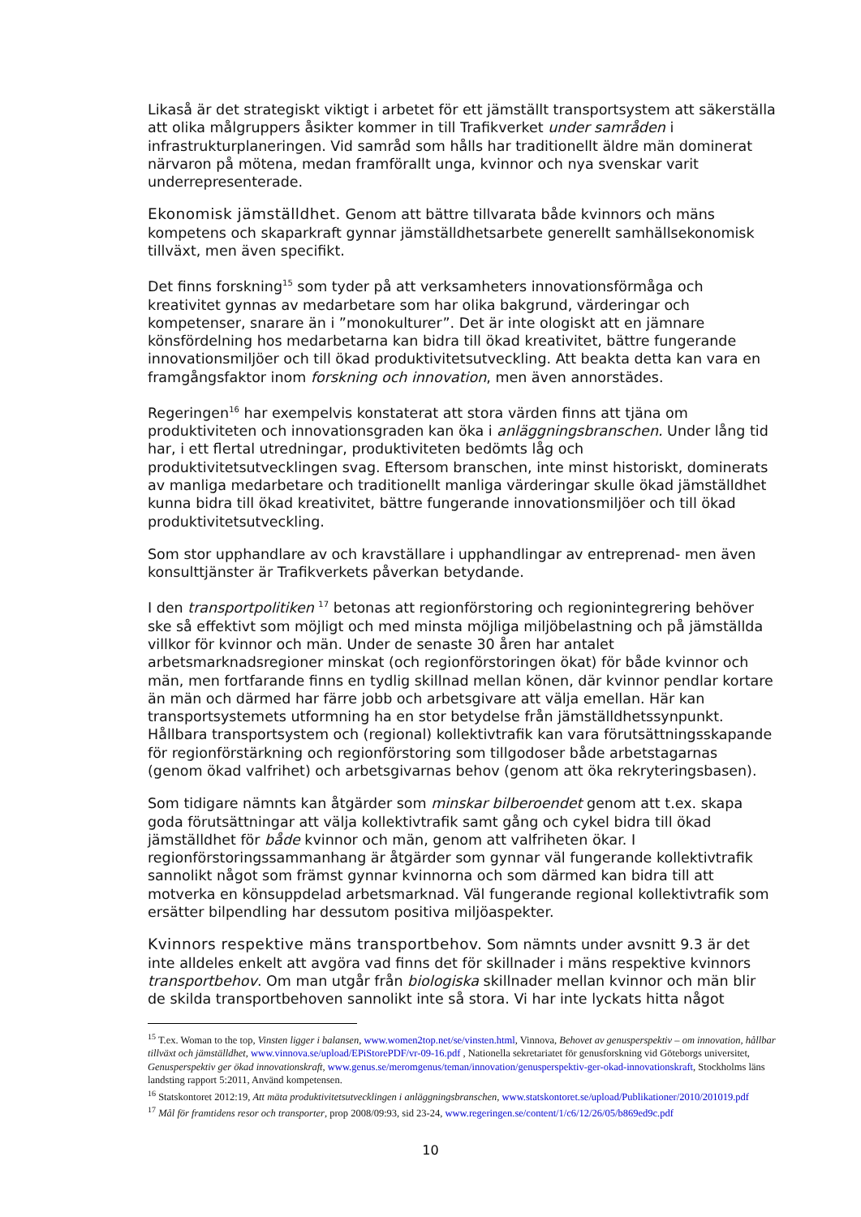Likaså är det strategiskt viktigt i arbetet för ett jämställt transportsystem att säkerställa att olika målgruppers åsikter kommer in till Trafikverket under samråden i infrastrukturplaneringen. Vid samråd som hålls har traditionellt äldre män dominerat närvaron på mötena, medan framförallt unga, kvinnor och nya svenskar varit underrepresenterade.
Ekonomisk jämställdhet. Genom att bättre tillvarata både kvinnors och mäns kompetens och skaparkraft gynnar jämställdhetsarbete generellt samhällsekonomisk tillväxt, men även specifikt.
Det finns forskning<sup>15</sup> som tyder på att verksamheters innovationsförmåga och kreativitet gynnas av medarbetare som har olika bakgrund, värderingar och kompetenser, snarare än i ”monokulturer”. Det är inte ologiskt att en jämnare könsfördelning hos medarbetarna kan bidra till ökad kreativitet, bättre fungerande innovationsmiljöer och till ökad produktivitetsutveckling. Att beakta detta kan vara en framgångsfaktor inom forskning och innovation, men även annorstädes.
Regeringen<sup>16</sup> har exempelvis konstaterat att stora värden finns att tjäna om produktiviteten och innovationsgraden kan öka i anläggningsbranschen. Under lång tid har, i ett flertal utredningar, produktiviteten bedömts låg och produktivitetsutvecklingen svag. Eftersom branschen, inte minst historiskt, dominerats av manliga medarbetare och traditionellt manliga värderingar skulle ökad jämställdhet kunna bidra till ökad kreativitet, bättre fungerande innovationsmiljöer och till ökad produktivitetsutveckling.
Som stor upphandlare av och kravställare i upphandlingar av entreprenad- men även konsulttjänster är Trafikverkets påverkan betydande.
I den transportpolitiken <sup>17</sup> betonas att regionförstoring och regionintegrering behöver ske så effektivt som möjligt och med minsta möjliga miljöbelastning och på jämställda villkor för kvinnor och män. Under de senaste 30 åren har antalet arbetsmarknadsregioner minskat (och regionförstoringen ökat) för både kvinnor och män, men fortfarande finns en tydlig skillnad mellan könen, där kvinnor pendlar kortare än män och därmed har färre jobb och arbetsgivare att välja emellan. Här kan transportsystemets utformning ha en stor betydelse från jämställdhetssynpunkt. Hållbara transportsystem och (regional) kollektivtrafik kan vara förutsättningsskapande för regionförstärkning och regionförstoring som tillgodoser både arbetstagarnas (genom ökad valfrihet) och arbetsgivarnas behov (genom att öka rekryteringsbasen).
Som tidigare nämnts kan åtgärder som minskar bilberoendet genom att t.ex. skapa goda förutsättningar att välja kollektivtrafik samt gång och cykel bidra till ökad jämställdhet för både kvinnor och män, genom att valfriheten ökar. I regionförstoringssammanhang är åtgärder som gynnar väl fungerande kollektivtrafik sannolikt något som främst gynnar kvinnorna och som därmed kan bidra till att motverka en könsuppdelad arbetsmarknad. Väl fungerande regional kollektivtrafik som ersätter bilpendling har dessutom positiva miljöaspekter.
Kvinnors respektive mäns transportbehov. Som nämnts under avsnitt 9.3 är det inte alldeles enkelt att avgöra vad finns det för skillnader i mäns respektive kvinnors transportbehov. Om man utgår från biologiska skillnader mellan kvinnor och män blir de skilda transportbehoven sannolikt inte så stora. Vi har inte lyckats hitta något
<sup>15</sup> T.ex. Woman to the top, Vinsten ligger i balansen, www.women2top.net/se/vinsten.html, Vinnova, Behovet av genusperspektiv – om innovation, hållbar tillväxt och jämställdhet, www.vinnova.se/upload/EPiStorePDF/vr-09-16.pdf , Nationella sekretariatet för genusforskning vid Göteborgs universitet, Genusperspektiv ger ökad innovationskraft, www.genus.se/meromgenus/teman/innovation/genusperspektiv-ger-okad-innovationskraft, Stockholms läns landsting rapport 5:2011, Använd kompetensen.
<sup>16</sup> Statskontoret 2012:19, Att mäta produktivitetsutvecklingen i anläggningsbranschen, www.statskontoret.se/upload/Publikationer/2010/201019.pdf
<sup>17</sup> Mål för framtidens resor och transporter, prop 2008/09:93, sid 23-24, www.regeringen.se/content/1/c6/12/26/05/b869ed9c.pdf
10